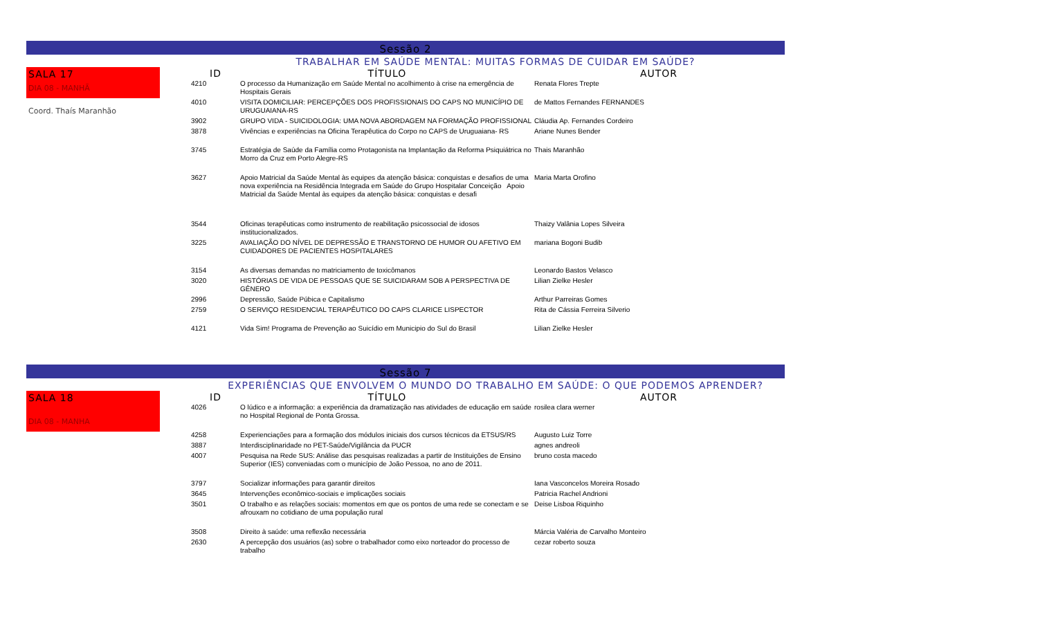Sessão 2
TRABALHAR EM SAÚDE MENTAL: MUITAS FORMAS DE CUIDAR EM SAÚDE?
SALA 17
DIA 08 - MANHÃ
Coord. Thaís Maranhão
| ID | TÍTULO | AUTOR |
| --- | --- | --- |
| 4210 | O processo da Humanização em Saúde Mental no acolhimento à crise na emergência de Hospitais Gerais | Renata Flores Trepte |
| 4010 | VISITA DOMICILIAR: PERCEPÇÕES DOS PROFISSIONAIS DO CAPS NO MUNICÍPIO DE URUGUAIANA-RS | de Mattos Fernandes FERNANDES |
| 3902 | GRUPO VIDA - SUICIDOLOGIA: UMA NOVA ABORDAGEM NA FORMAÇÃO PROFISSIONAL | Cláudia Ap. Fernandes Cordeiro |
| 3878 | Vivências e experiências na Oficina Terapêutica do Corpo no CAPS de Uruguaiana- RS | Ariane Nunes Bender |
| 3745 | Estratégia de Saúde da Família como Protagonista na Implantação da Reforma Psiquiátrica no Morro da Cruz em Porto Alegre-RS | Thais Maranhão |
| 3627 | Apoio Matricial da Saúde Mental às equipes da atenção básica: conquistas e desafios de uma nova experiência na Residência Integrada em Saúde do Grupo Hospitalar Conceição Apoio Matricial da Saúde Mental às equipes da atenção básica: conquistas e desafi | Maria Marta Orofino |
| 3544 | Oficinas terapêuticas como instrumento de reabilitação psicossocial de idosos institucionalizados. | Thaizy Valânia Lopes Silveira |
| 3225 | AVALIAÇÃO DO NÍVEL DE DEPRESSÃO E TRANSTORNO DE HUMOR OU AFETIVO EM CUIDADORES DE PACIENTES HOSPITALARES | mariana Bogoni Budib |
| 3154 | As diversas demandas no matriciamento de toxicômanos | Leonardo Bastos Velasco |
| 3020 | HISTÓRIAS DE VIDA DE PESSOAS QUE SE SUICIDARAM SOB A PERSPECTIVA DE GÊNERO | Lilian Zielke Hesler |
| 2996 | Depressão, Saúde Púbica e Capitalismo | Arthur Parreiras Gomes |
| 2759 | O SERVIÇO RESIDENCIAL TERAPÊUTICO DO CAPS CLARICE LISPECTOR | Rita de Cássia Ferreira Silverio |
| 4121 | Vida Sim! Programa de Prevenção ao Suicídio em Municipio do Sul do Brasil | Lilian Zielke Hesler |
Sessão 7
EXPERIÊNCIAS QUE ENVOLVEM O MUNDO DO TRABALHO EM SAÚDE: O QUE PODEMOS APRENDER?
SALA 18
DIA 08 - MANHA
| ID | TÍTULO | AUTOR |
| --- | --- | --- |
| 4026 | O lúdico e a informação: a experiência da dramatização nas atividades de educação em saúde no Hospital Regional de Ponta Grossa. | rosilea clara werner |
| 4258 | Experienciações para a formação dos módulos iniciais dos cursos técnicos da ETSUS/RS | Augusto Luiz Torre |
| 3887 | Interdisciplinaridade no PET-Saúde/Vigilância da PUCR | agnes andreoli |
| 4007 | Pesquisa na Rede SUS: Análise das pesquisas realizadas a partir de Instituições de Ensino Superior (IES) conveniadas com o município de João Pessoa, no ano de 2011. | bruno costa macedo |
| 3797 | Socializar informações para garantir direitos | Iana Vasconcelos Moreira Rosado |
| 3645 | Intervenções econômico-sociais e implicações sociais | Patricia Rachel Andrioni |
| 3501 | O trabalho e as relações sociais: momentos em que os pontos de uma rede se conectam e se afrouxam no cotidiano de uma população rural | Deise Lisboa Riquinho |
| 3508 | Direito à saúde: uma reflexão necessária | Márcia Valéria de Carvalho Monteiro |
| 2630 | A percepção dos usuários (as) sobre o trabalhador como eixo norteador do processo de trabalho | cezar roberto souza |